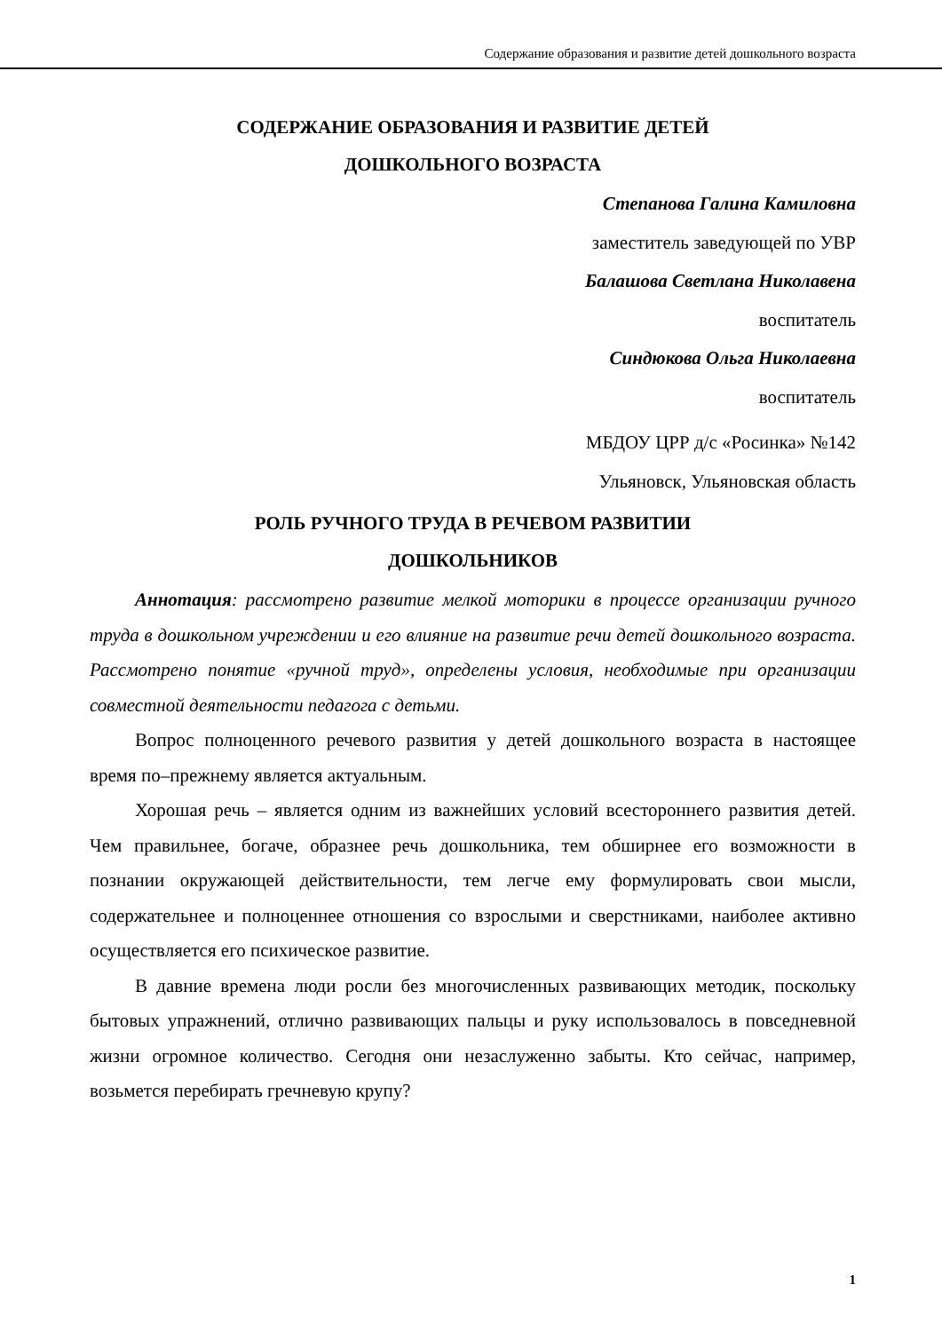Содержание образования и развитие детей дошкольного возраста
СОДЕРЖАНИЕ ОБРАЗОВАНИЯ И РАЗВИТИЕ ДЕТЕЙ
ДОШКОЛЬНОГО ВОЗРАСТА
Степанова Галина Камиловна
заместитель заведующей по УВР
Балашова Светлана Николавена
воспитатель
Синдюкова Ольга Николаевна
воспитатель
МБДОУ ЦРР д/с «Росинка» №142
Ульяновск, Ульяновская область
РОЛЬ РУЧНОГО ТРУДА В РЕЧЕВОМ РАЗВИТИИ
ДОШКОЛЬНИКОВ
Аннотация: рассмотрено развитие мелкой моторики в процессе организации ручного труда в дошкольном учреждении и его влияние на развитие речи детей дошкольного возраста. Рассмотрено понятие «ручной труд», определены условия, необходимые при организации совместной деятельности педагога с детьми.
Вопрос полноценного речевого развития у детей дошкольного возраста в настоящее время по–прежнему является актуальным.
Хорошая речь – является одним из важнейших условий всестороннего развития детей. Чем правильнее, богаче, образнее речь дошкольника, тем обширнее его возможности в познании окружающей действительности, тем легче ему формулировать свои мысли, содержательнее и полноценнее отношения со взрослыми и сверстниками, наиболее активно осуществляется его психическое развитие.
В давние времена люди росли без многочисленных развивающих методик, поскольку бытовых упражнений, отлично развивающих пальцы и руку использовалось в повседневной жизни огромное количество. Сегодня они незаслуженно забыты. Кто сейчас, например, возьмется перебирать гречневую крупу?
1